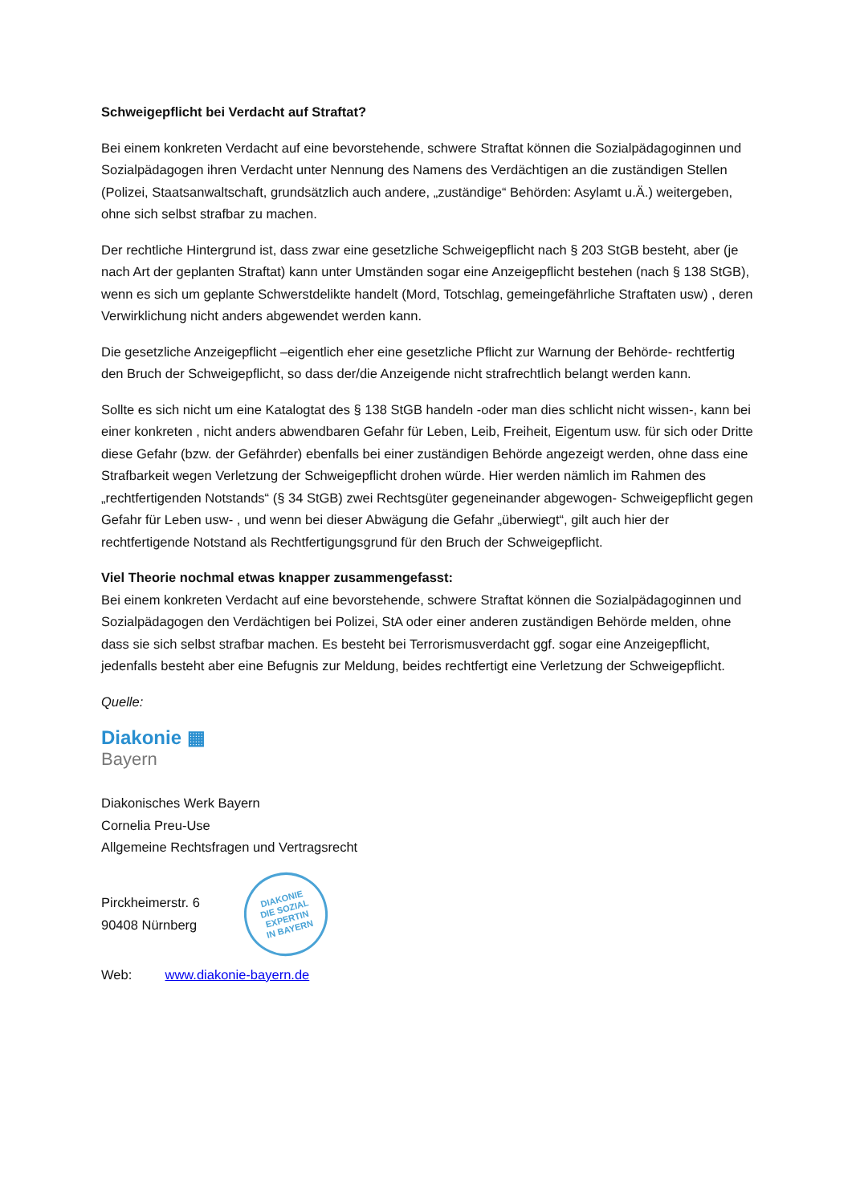Schweigepflicht bei Verdacht auf Straftat?
Bei einem konkreten Verdacht auf eine bevorstehende, schwere Straftat können die Sozialpädagoginnen und Sozialpädagogen ihren Verdacht unter Nennung des Namens des Verdächtigen an die zuständigen Stellen (Polizei, Staatsanwaltschaft, grundsätzlich auch andere, „zuständige“ Behörden: Asylamt u.Ä.) weitergeben, ohne sich selbst strafbar zu machen.
Der rechtliche Hintergrund ist, dass zwar eine gesetzliche Schweigepflicht nach § 203 StGB besteht, aber (je nach Art der geplanten Straftat) kann unter Umständen sogar eine Anzeigepflicht bestehen (nach § 138 StGB), wenn es sich um geplante Schwerstdelikte handelt (Mord, Totschlag, gemeingefährliche Straftaten usw) , deren Verwirklichung nicht anders abgewendet werden kann.
Die gesetzliche Anzeigepflicht –eigentlich eher eine gesetzliche Pflicht zur Warnung der Behörde- rechtfertig den Bruch der Schweigepflicht, so dass der/die Anzeigende nicht strafrechtlich belangt werden kann.
Sollte es sich nicht um eine Katalogtat des § 138 StGB handeln -oder man dies schlicht nicht wissen-, kann bei einer konkreten , nicht anders abwendbaren Gefahr für Leben, Leib, Freiheit, Eigentum usw. für sich oder Dritte diese Gefahr (bzw. der Gefährder) ebenfalls bei einer zuständigen Behörde angezeigt werden, ohne dass eine Strafbarkeit wegen Verletzung der Schweigepflicht drohen würde. Hier werden nämlich im Rahmen des „rechtfertigenden Notstands“ (§ 34 StGB) zwei Rechtsgüter gegeneinander abgewogen- Schweigepflicht gegen Gefahr für Leben usw- , und wenn bei dieser Abwägung die Gefahr „überwiegt“, gilt auch hier der rechtfertigende Notstand als Rechtfertigungsgrund für den Bruch der Schweigepflicht.
Viel Theorie nochmal etwas knapper zusammengefasst:
Bei einem konkreten Verdacht auf eine bevorstehende, schwere Straftat können die Sozialpädagoginnen und Sozialpädagogen den Verdächtigen bei Polizei, StA oder einer anderen zuständigen Behörde melden, ohne dass sie sich selbst strafbar machen. Es besteht bei Terrorismusverdacht ggf. sogar eine Anzeigepflicht, jedenfalls besteht aber eine Befugnis zur Meldung, beides rechtfertigt eine Verletzung der Schweigepflicht.
Quelle:
Diakonie ▦
Bayern
Diakonisches Werk Bayern
Cornelia Preu-Use
Allgemeine Rechtsfragen und Vertragsrecht
Pirckheimerstr. 6
90408 Nürnberg
DIAKONIE
DIE SOZIAL
EXPERTIN
IN BAYERN
Web: www.diakonie-bayern.de